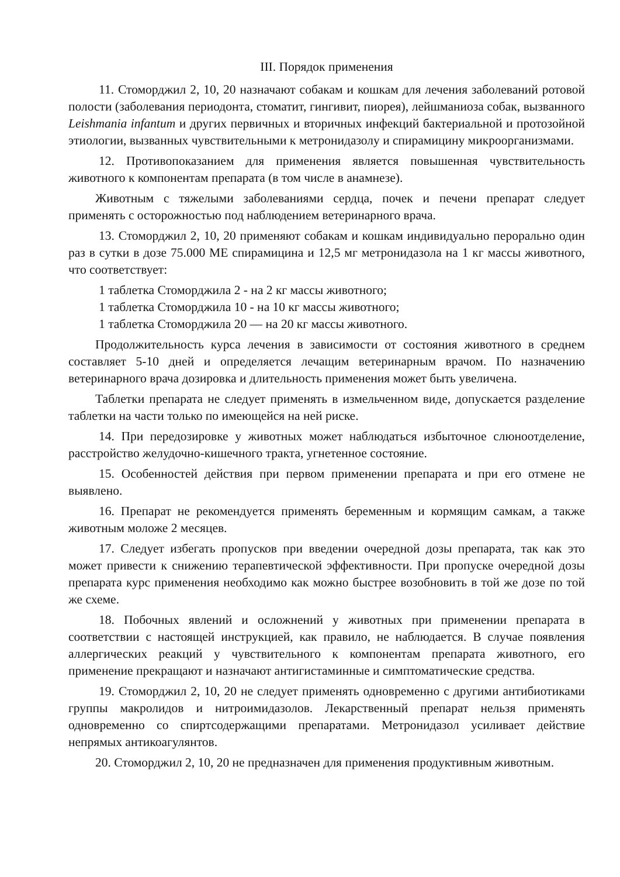III. Порядок применения
11. Стоморджил 2, 10, 20 назначают собакам и кошкам для лечения заболеваний ротовой полости (заболевания периодонта, стоматит, гингивит, пиорея), лейшманиоза собак, вызванного Leishmania infantum и других первичных и вторичных инфекций бактериальной и протозойной этиологии, вызванных чувствительными к метронидазолу и спирамицину микроорганизмами.
12. Противопоказанием для применения является повышенная чувствительность животного к компонентам препарата (в том числе в анамнезе).
Животным с тяжелыми заболеваниями сердца, почек и печени препарат следует применять с осторожностью под наблюдением ветеринарного врача.
13. Стоморджил 2, 10, 20 применяют собакам и кошкам индивидуально перорально один раз в сутки в дозе 75.000 МЕ спирамицина и 12,5 мг метронидазола на 1 кг массы животного, что соответствует:
1 таблетка Стоморджила 2 - на 2 кг массы животного;
1 таблетка Стоморджила 10 - на 10 кг массы животного;
1 таблетка Стоморджила 20 — на 20 кг массы животного.
Продолжительность курса лечения в зависимости от состояния животного в среднем составляет 5-10 дней и определяется лечащим ветеринарным врачом. По назначению ветеринарного врача дозировка и длительность применения может быть увеличена.
Таблетки препарата не следует применять в измельченном виде, допускается разделение таблетки на части только по имеющейся на ней риске.
14. При передозировке у животных может наблюдаться избыточное слюноотделение, расстройство желудочно-кишечного тракта, угнетенное состояние.
15. Особенностей действия при первом применении препарата и при его отмене не выявлено.
16. Препарат не рекомендуется применять беременным и кормящим самкам, а также животным моложе 2 месяцев.
17. Следует избегать пропусков при введении очередной дозы препарата, так как это может привести к снижению терапевтической эффективности. При пропуске очередной дозы препарата курс применения необходимо как можно быстрее возобновить в той же дозе по той же схеме.
18. Побочных явлений и осложнений у животных при применении препарата в соответствии с настоящей инструкцией, как правило, не наблюдается. В случае появления аллергических реакций у чувствительного к компонентам препарата животного, его применение прекращают и назначают антигистаминные и симптоматические средства.
19. Стоморджил 2, 10, 20 не следует применять одновременно с другими антибиотиками группы макролидов и нитроимидазолов. Лекарственный препарат нельзя применять одновременно со спиртсодержащими препаратами. Метронидазол усиливает действие непрямых антикоагулянтов.
20. Стоморджил 2, 10, 20 не предназначен для применения продуктивным животным.